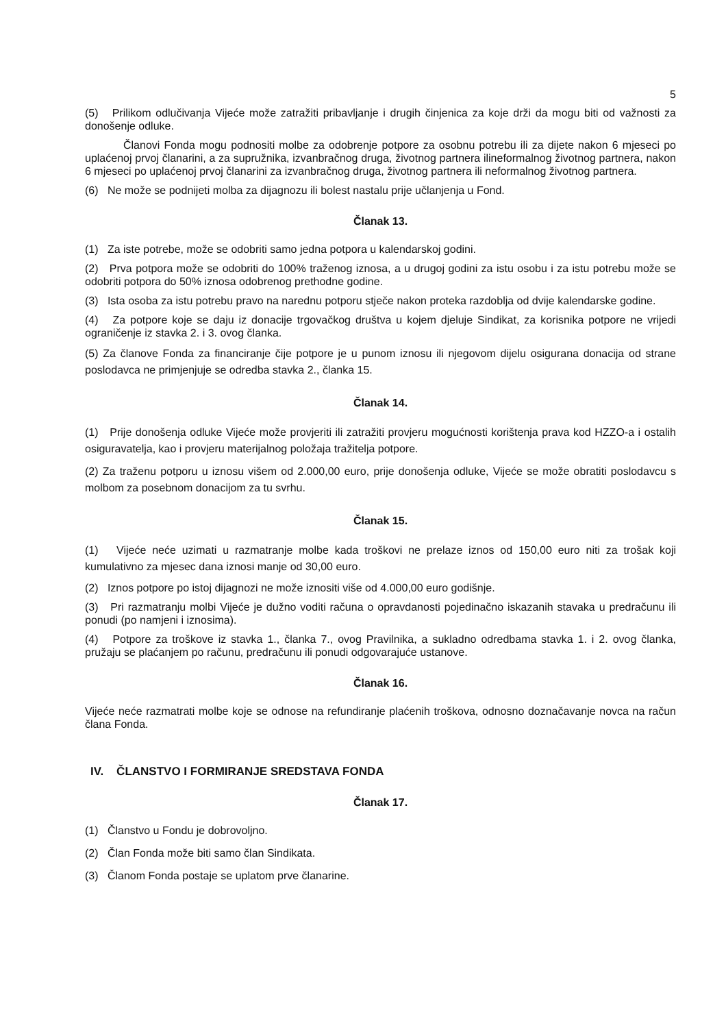5
(5) Prilikom odlučivanja Vijeće može zatražiti pribavljanje i drugih činjenica za koje drži da mogu biti od važnosti za donošenje odluke.
Članovi Fonda mogu podnositi molbe za odobrenje potpore za osobnu potrebu ili za dijete nakon 6 mjeseci po uplaćenoj prvoj članarini, a za supružnika, izvanbračnog druga, životnog partnera ilineformalnog životnog partnera, nakon 6 mjeseci po uplaćenoj prvoj članarini za izvanbračnog druga, životnog partnera ili neformalnog životnog partnera.
(6) Ne može se podnijeti molba za dijagnozu ili bolest nastalu prije učlanjenja u Fond.
Članak 13.
(1) Za iste potrebe, može se odobriti samo jedna potpora u kalendarskoj godini.
(2) Prva potpora može se odobriti do 100% traženog iznosa, a u drugoj godini za istu osobu i za istu potrebu može se odobriti potpora do 50% iznosa odobrenog prethodne godine.
(3) Ista osoba za istu potrebu pravo na narednu potporu stječe nakon proteka razdoblja od dvije kalendarske godine.
(4) Za potpore koje se daju iz donacije trgovačkog društva u kojem djeluje Sindikat, za korisnika potpore ne vrijedi ograničenje iz stavka 2. i 3. ovog članka.
(5) Za članove Fonda za financiranje čije potpore je u punom iznosu ili njegovom dijelu osigurana donacija od strane poslodavca ne primjenjuje se odredba stavka 2., članka 15.
Članak 14.
(1) Prije donošenja odluke Vijeće može provjeriti ili zatražiti provjeru mogućnosti korištenja prava kod HZZO-a i ostalih osiguravatelja, kao i provjeru materijalnog položaja tražitelja potpore.
(2) Za traženu potporu u iznosu višem od 2.000,00 euro, prije donošenja odluke, Vijeće se može obratiti poslodavcu s molbom za posebnom donacijom za tu svrhu.
Članak 15.
(1) Vijeće neće uzimati u razmatranje molbe kada troškovi ne prelaze iznos od 150,00 euro niti za trošak koji kumulativno za mjesec dana iznosi manje od 30,00 euro.
(2) Iznos potpore po istoj dijagnozi ne može iznositi više od 4.000,00 euro godišnje.
(3) Pri razmatranju molbi Vijeće je dužno voditi računa o opravdanosti pojedinačno iskazanih stavaka u predračunu ili ponudi (po namjeni i iznosima).
(4) Potpore za troškove iz stavka 1., članka 7., ovog Pravilnika, a sukladno odredbama stavka 1. i 2. ovog članka, pružaju se plaćanjem po računu, predračunu ili ponudi odgovarajuće ustanove.
Članak 16.
Vijeće neće razmatrati molbe koje se odnose na refundiranje plaćenih troškova, odnosno doznačavanje novca na račun člana Fonda.
IV. ČLANSTVO I FORMIRANJE SREDSTAVA FONDA
Članak 17.
(1) Članstvo u Fondu je dobrovoljno.
(2) Član Fonda može biti samo član Sindikata.
(3) Članom Fonda postaje se uplatom prve članarine.